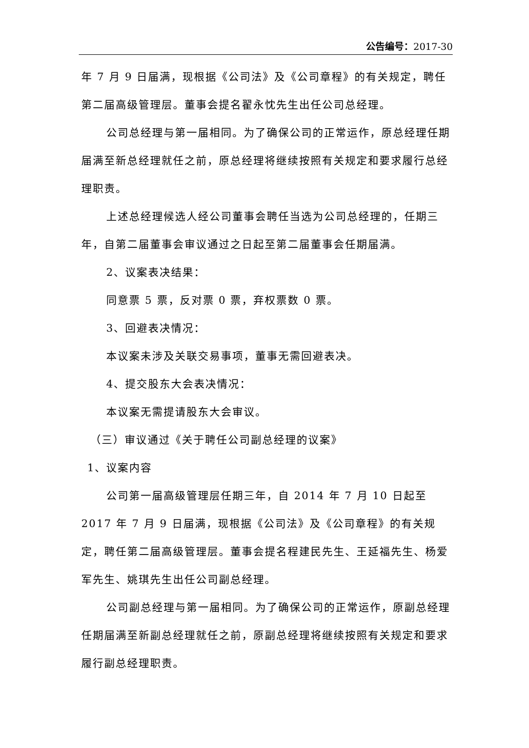公告编号：2017-30
年 7 月 9 日届满，现根据《公司法》及《公司章程》的有关规定，聘任第二届高级管理层。董事会提名翟永忱先生出任公司总经理。
公司总经理与第一届相同。为了确保公司的正常运作，原总经理任期届满至新总经理就任之前，原总经理将继续按照有关规定和要求履行总经理职责。
上述总经理候选人经公司董事会聘任当选为公司总经理的，任期三年，自第二届董事会审议通过之日起至第二届董事会任期届满。
2、议案表决结果：
同意票 5 票，反对票 0 票，弃权票数 0 票。
3、回避表决情况：
本议案未涉及关联交易事项，董事无需回避表决。
4、提交股东大会表决情况：
本议案无需提请股东大会审议。
（三）审议通过《关于聘任公司副总经理的议案》
1、议案内容
公司第一届高级管理层任期三年，自 2014 年 7 月 10 日起至 2017 年 7 月 9 日届满，现根据《公司法》及《公司章程》的有关规定，聘任第二届高级管理层。董事会提名程建民先生、王延福先生、杨爱军先生、姚琪先生出任公司副总经理。
公司副总经理与第一届相同。为了确保公司的正常运作，原副总经理任期届满至新副总经理就任之前，原副总经理将继续按照有关规定和要求履行副总经理职责。